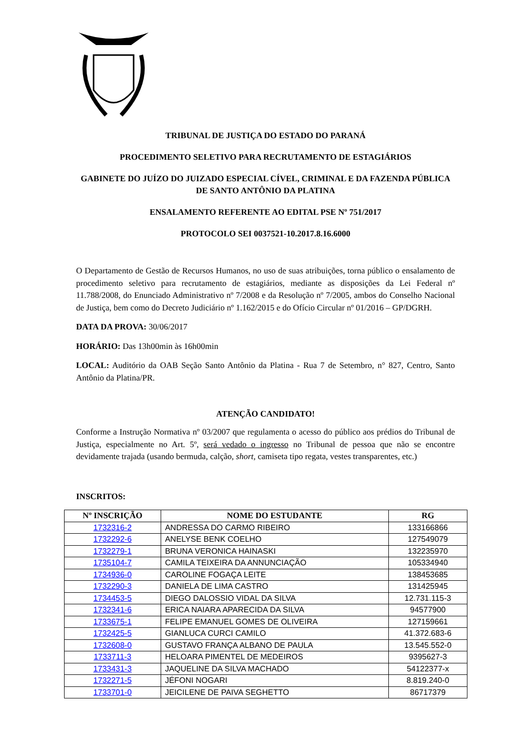TRIBUNAL DE JUSTIÇA DO ESTADO DO PARANÁ
PROCEDIMENTO SELETIVO PARA RECRUTAMENTO DE ESTAGIÁRIOS
GABINETE DO JUÍZO DO JUIZADO ESPECIAL CÍVEL, CRIMINAL E DA FAZENDA PÚBLICA DE SANTO ANTÔNIO DA PLATINA
ENSALAMENTO REFERENTE AO EDITAL PSE Nº 751/2017
PROTOCOLO SEI 0037521-10.2017.8.16.6000
O Departamento de Gestão de Recursos Humanos, no uso de suas atribuições, torna público o ensalamento de procedimento seletivo para recrutamento de estagiários, mediante as disposições da Lei Federal nº 11.788/2008, do Enunciado Administrativo nº 7/2008 e da Resolução nº 7/2005, ambos do Conselho Nacional de Justiça, bem como do Decreto Judiciário nº 1.162/2015 e do Ofício Circular nº 01/2016 – GP/DGRH.
DATA DA PROVA: 30/06/2017
HORÁRIO: Das 13h00min às 16h00min
LOCAL: Auditório da OAB Seção Santo Antônio da Platina - Rua 7 de Setembro, n° 827, Centro, Santo Antônio da Platina/PR.
ATENÇÃO CANDIDATO!
Conforme a Instrução Normativa nº 03/2007 que regulamenta o acesso do público aos prédios do Tribunal de Justiça, especialmente no Art. 5º, será vedado o ingresso no Tribunal de pessoa que não se encontre devidamente trajada (usando bermuda, calção, short, camiseta tipo regata, vestes transparentes, etc.)
INSCRITOS:
| Nº INSCRIÇÃO | NOME DO ESTUDANTE | RG |
| --- | --- | --- |
| 1732316-2 | ANDRESSA DO CARMO RIBEIRO | 133166866 |
| 1732292-6 | ANELYSE BENK COELHO | 127549079 |
| 1732279-1 | BRUNA VERONICA HAINASKI | 132235970 |
| 1735104-7 | CAMILA TEIXEIRA DA ANNUNCIAÇÃO | 105334940 |
| 1734936-0 | CAROLINE FOGAÇA LEITE | 138453685 |
| 1732290-3 | DANIELA DE LIMA CASTRO | 131425945 |
| 1734453-5 | DIEGO DALOSSIO VIDAL DA SILVA | 12.731.115-3 |
| 1732341-6 | ERICA NAIARA APARECIDA DA SILVA | 94577900 |
| 1733675-1 | FELIPE EMANUEL GOMES DE OLIVEIRA | 127159661 |
| 1732425-5 | GIANLUCA CURCI CAMILO | 41.372.683-6 |
| 1732608-0 | GUSTAVO FRANÇA ALBANO DE PAULA | 13.545.552-0 |
| 1733711-3 | HELOARA PIMENTEL DE MEDEIROS | 9395627-3 |
| 1733431-3 | JAQUELINE DA SILVA MACHADO | 54122377-x |
| 1732271-5 | JÉFONI NOGARI | 8.819.240-0 |
| 1733701-0 | JEICILENE DE PAIVA SEGHETTO | 86717379 |